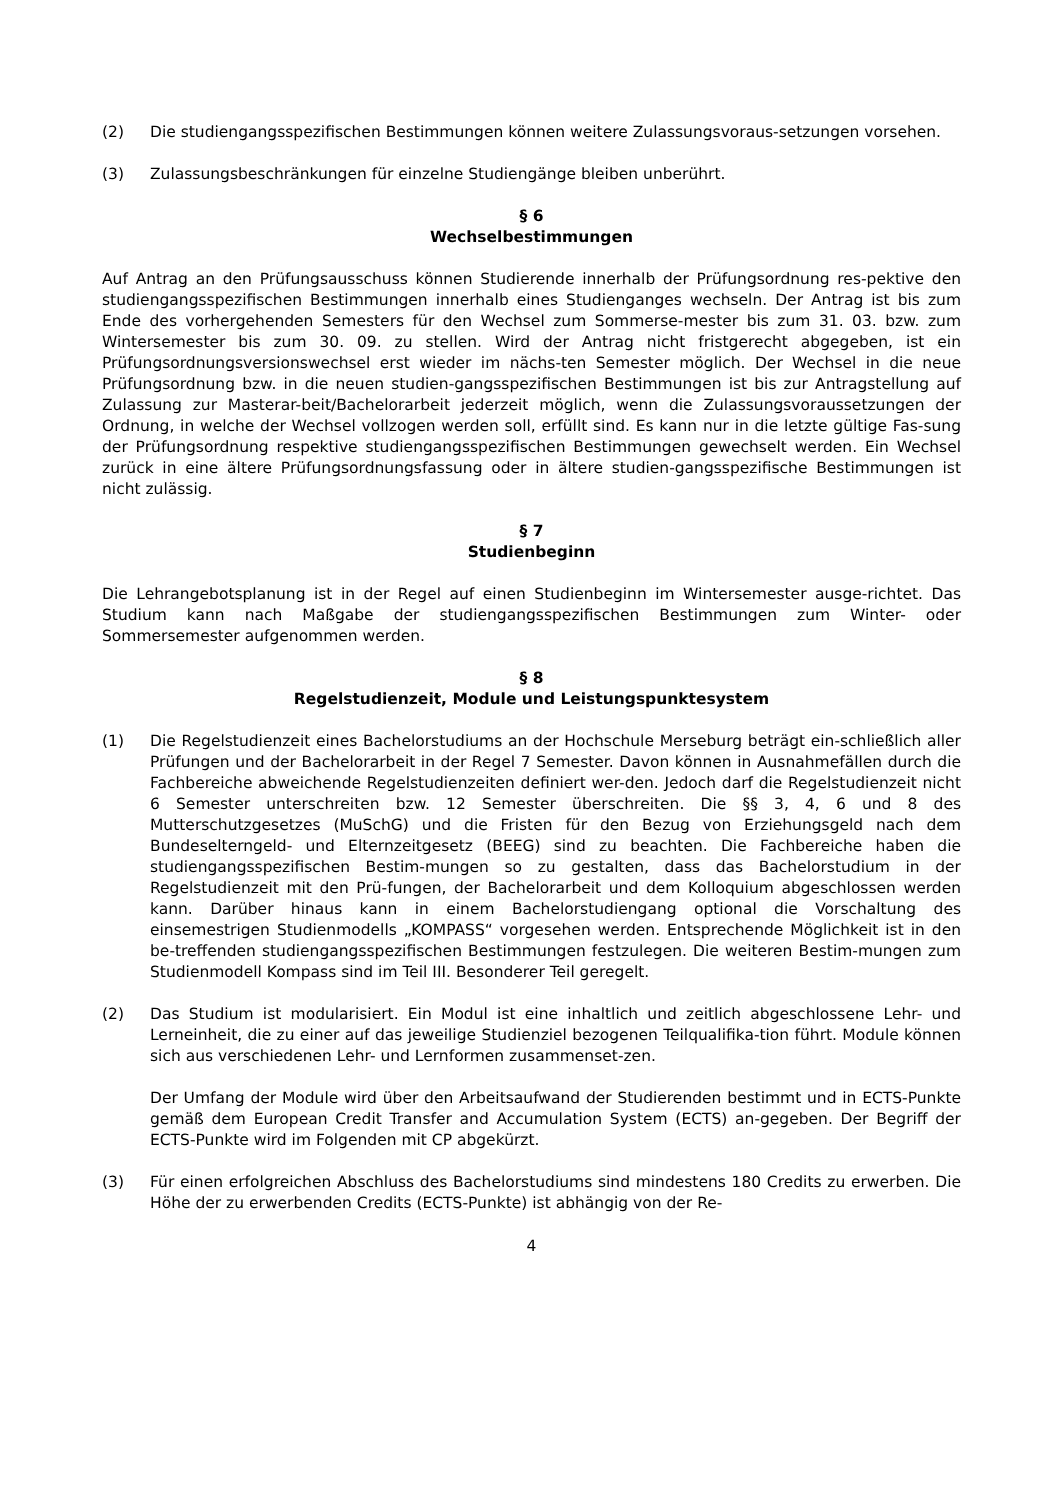(2) Die studiengangsspezifischen Bestimmungen können weitere Zulassungsvoraus-setzungen vorsehen.
(3) Zulassungsbeschränkungen für einzelne Studiengänge bleiben unberührt.
§ 6
Wechselbestimmungen
Auf Antrag an den Prüfungsausschuss können Studierende innerhalb der Prüfungsordnung res-pektive den studiengangsspezifischen Bestimmungen innerhalb eines Studienganges wechseln. Der Antrag ist bis zum Ende des vorhergehenden Semesters für den Wechsel zum Sommerse-mester bis zum 31. 03. bzw. zum Wintersemester bis zum 30. 09. zu stellen. Wird der Antrag nicht fristgerecht abgegeben, ist ein Prüfungsordnungsversionswechsel erst wieder im nächs-ten Semester möglich. Der Wechsel in die neue Prüfungsordnung bzw. in die neuen studien-gangsspezifischen Bestimmungen ist bis zur Antragstellung auf Zulassung zur Masterar-beit/Bachelorarbeit jederzeit möglich, wenn die Zulassungsvoraussetzungen der Ordnung, in welche der Wechsel vollzogen werden soll, erfüllt sind. Es kann nur in die letzte gültige Fas-sung der Prüfungsordnung respektive studiengangsspezifischen Bestimmungen gewechselt werden. Ein Wechsel zurück in eine ältere Prüfungsordnungsfassung oder in ältere studien-gangsspezifische Bestimmungen ist nicht zulässig.
§ 7
Studienbeginn
Die Lehrangebotsplanung ist in der Regel auf einen Studienbeginn im Wintersemester ausge-richtet. Das Studium kann nach Maßgabe der studiengangsspezifischen Bestimmungen zum Winter- oder Sommersemester aufgenommen werden.
§ 8
Regelstudienzeit, Module und Leistungspunktesystem
(1) Die Regelstudienzeit eines Bachelorstudiums an der Hochschule Merseburg beträgt ein-schließlich aller Prüfungen und der Bachelorarbeit in der Regel 7 Semester. Davon können in Ausnahmefällen durch die Fachbereiche abweichende Regelstudienzeiten definiert wer-den. Jedoch darf die Regelstudienzeit nicht 6 Semester unterschreiten bzw. 12 Semester überschreiten. Die §§ 3, 4, 6 und 8 des Mutterschutzgesetzes (MuSchG) und die Fristen für den Bezug von Erziehungsgeld nach dem Bundeselterngeld- und Elternzeitgesetz (BEEG) sind zu beachten. Die Fachbereiche haben die studiengangsspezifischen Bestim-mungen so zu gestalten, dass das Bachelorstudium in der Regelstudienzeit mit den Prü-fungen, der Bachelorarbeit und dem Kolloquium abgeschlossen werden kann. Darüber hinaus kann in einem Bachelorstudiengang optional die Vorschaltung des einsemestrigen Studienmodells „KOMPASS“ vorgesehen werden. Entsprechende Möglichkeit ist in den be-treffenden studiengangsspezifischen Bestimmungen festzulegen. Die weiteren Bestim-mungen zum Studienmodell Kompass sind im Teil III. Besonderer Teil geregelt.
(2) Das Studium ist modularisiert. Ein Modul ist eine inhaltlich und zeitlich abgeschlossene Lehr- und Lerneinheit, die zu einer auf das jeweilige Studienziel bezogenen Teilqualifika-tion führt. Module können sich aus verschiedenen Lehr- und Lernformen zusammenset-zen.
Der Umfang der Module wird über den Arbeitsaufwand der Studierenden bestimmt und in ECTS-Punkte gemäß dem European Credit Transfer and Accumulation System (ECTS) an-gegeben. Der Begriff der ECTS-Punkte wird im Folgenden mit CP abgekürzt.
(3) Für einen erfolgreichen Abschluss des Bachelorstudiums sind mindestens 180 Credits zu erwerben. Die Höhe der zu erwerbenden Credits (ECTS-Punkte) ist abhängig von der Re-
4